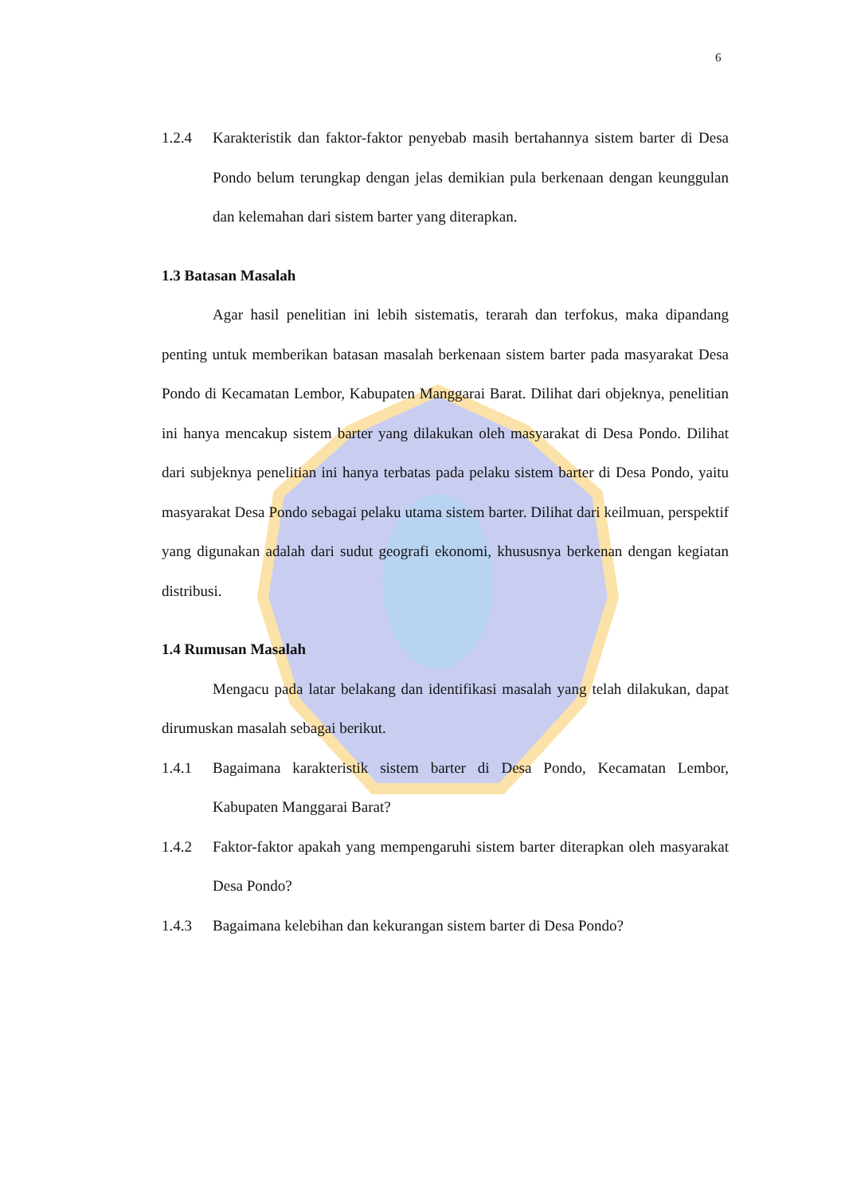6
1.2.4 Karakteristik dan faktor-faktor penyebab masih bertahannya sistem barter di Desa Pondo belum terungkap dengan jelas demikian pula berkenaan dengan keunggulan dan kelemahan dari sistem barter yang diterapkan.
1.3 Batasan Masalah
Agar hasil penelitian ini lebih sistematis, terarah dan terfokus, maka dipandang penting untuk memberikan batasan masalah berkenaan sistem barter pada masyarakat Desa Pondo di Kecamatan Lembor, Kabupaten Manggarai Barat. Dilihat dari objeknya, penelitian ini hanya mencakup sistem barter yang dilakukan oleh masyarakat di Desa Pondo. Dilihat dari subjeknya penelitian ini hanya terbatas pada pelaku sistem barter di Desa Pondo, yaitu masyarakat Desa Pondo sebagai pelaku utama sistem barter. Dilihat dari keilmuan, perspektif yang digunakan adalah dari sudut geografi ekonomi, khususnya berkenan dengan kegiatan distribusi.
1.4 Rumusan Masalah
Mengacu pada latar belakang dan identifikasi masalah yang telah dilakukan, dapat dirumuskan masalah sebagai berikut.
1.4.1 Bagaimana karakteristik sistem barter di Desa Pondo, Kecamatan Lembor, Kabupaten Manggarai Barat?
1.4.2 Faktor-faktor apakah yang mempengaruhi sistem barter diterapkan oleh masyarakat Desa Pondo?
1.4.3 Bagaimana kelebihan dan kekurangan sistem barter di Desa Pondo?